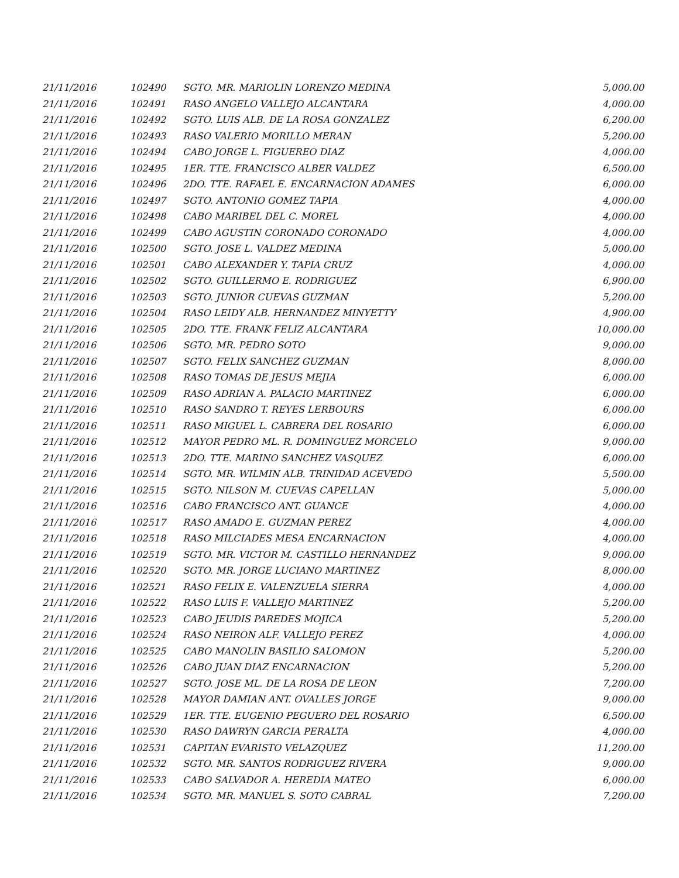| 21/11/2016 | 102490 | SGTO. MR. MARIOLIN LORENZO MEDINA | 5,000.00 |
| 21/11/2016 | 102491 | RASO ANGELO VALLEJO ALCANTARA | 4,000.00 |
| 21/11/2016 | 102492 | SGTO. LUIS ALB. DE LA ROSA GONZALEZ | 6,200.00 |
| 21/11/2016 | 102493 | RASO VALERIO MORILLO MERAN | 5,200.00 |
| 21/11/2016 | 102494 | CABO JORGE L. FIGUEREO DIAZ | 4,000.00 |
| 21/11/2016 | 102495 | 1ER. TTE. FRANCISCO ALBER VALDEZ | 6,500.00 |
| 21/11/2016 | 102496 | 2DO. TTE. RAFAEL E. ENCARNACION ADAMES | 6,000.00 |
| 21/11/2016 | 102497 | SGTO. ANTONIO GOMEZ TAPIA | 4,000.00 |
| 21/11/2016 | 102498 | CABO MARIBEL DEL C. MOREL | 4,000.00 |
| 21/11/2016 | 102499 | CABO AGUSTIN CORONADO CORONADO | 4,000.00 |
| 21/11/2016 | 102500 | SGTO. JOSE L. VALDEZ MEDINA | 5,000.00 |
| 21/11/2016 | 102501 | CABO ALEXANDER Y. TAPIA CRUZ | 4,000.00 |
| 21/11/2016 | 102502 | SGTO. GUILLERMO E. RODRIGUEZ | 6,900.00 |
| 21/11/2016 | 102503 | SGTO. JUNIOR CUEVAS GUZMAN | 5,200.00 |
| 21/11/2016 | 102504 | RASO LEIDY ALB. HERNANDEZ MINYETTY | 4,900.00 |
| 21/11/2016 | 102505 | 2DO. TTE. FRANK FELIZ ALCANTARA | 10,000.00 |
| 21/11/2016 | 102506 | SGTO. MR. PEDRO SOTO | 9,000.00 |
| 21/11/2016 | 102507 | SGTO. FELIX SANCHEZ GUZMAN | 8,000.00 |
| 21/11/2016 | 102508 | RASO TOMAS DE JESUS MEJIA | 6,000.00 |
| 21/11/2016 | 102509 | RASO ADRIAN A. PALACIO MARTINEZ | 6,000.00 |
| 21/11/2016 | 102510 | RASO SANDRO T. REYES LERBOURS | 6,000.00 |
| 21/11/2016 | 102511 | RASO MIGUEL L. CABRERA DEL ROSARIO | 6,000.00 |
| 21/11/2016 | 102512 | MAYOR PEDRO ML. R. DOMINGUEZ MORCELO | 9,000.00 |
| 21/11/2016 | 102513 | 2DO. TTE. MARINO SANCHEZ VASQUEZ | 6,000.00 |
| 21/11/2016 | 102514 | SGTO. MR. WILMIN ALB. TRINIDAD ACEVEDO | 5,500.00 |
| 21/11/2016 | 102515 | SGTO. NILSON M. CUEVAS CAPELLAN | 5,000.00 |
| 21/11/2016 | 102516 | CABO FRANCISCO ANT. GUANCE | 4,000.00 |
| 21/11/2016 | 102517 | RASO AMADO E. GUZMAN PEREZ | 4,000.00 |
| 21/11/2016 | 102518 | RASO MILCIADES MESA ENCARNACION | 4,000.00 |
| 21/11/2016 | 102519 | SGTO. MR. VICTOR M. CASTILLO HERNANDEZ | 9,000.00 |
| 21/11/2016 | 102520 | SGTO. MR. JORGE LUCIANO MARTINEZ | 8,000.00 |
| 21/11/2016 | 102521 | RASO FELIX E. VALENZUELA SIERRA | 4,000.00 |
| 21/11/2016 | 102522 | RASO LUIS F. VALLEJO MARTINEZ | 5,200.00 |
| 21/11/2016 | 102523 | CABO JEUDIS PAREDES MOJICA | 5,200.00 |
| 21/11/2016 | 102524 | RASO NEIRON ALF. VALLEJO PEREZ | 4,000.00 |
| 21/11/2016 | 102525 | CABO MANOLIN BASILIO SALOMON | 5,200.00 |
| 21/11/2016 | 102526 | CABO JUAN DIAZ ENCARNACION | 5,200.00 |
| 21/11/2016 | 102527 | SGTO. JOSE ML. DE LA ROSA DE LEON | 7,200.00 |
| 21/11/2016 | 102528 | MAYOR DAMIAN ANT. OVALLES JORGE | 9,000.00 |
| 21/11/2016 | 102529 | 1ER. TTE. EUGENIO PEGUERO DEL ROSARIO | 6,500.00 |
| 21/11/2016 | 102530 | RASO DAWRYN GARCIA PERALTA | 4,000.00 |
| 21/11/2016 | 102531 | CAPITAN EVARISTO VELAZQUEZ | 11,200.00 |
| 21/11/2016 | 102532 | SGTO. MR. SANTOS RODRIGUEZ RIVERA | 9,000.00 |
| 21/11/2016 | 102533 | CABO SALVADOR A. HEREDIA MATEO | 6,000.00 |
| 21/11/2016 | 102534 | SGTO. MR. MANUEL S. SOTO CABRAL | 7,200.00 |